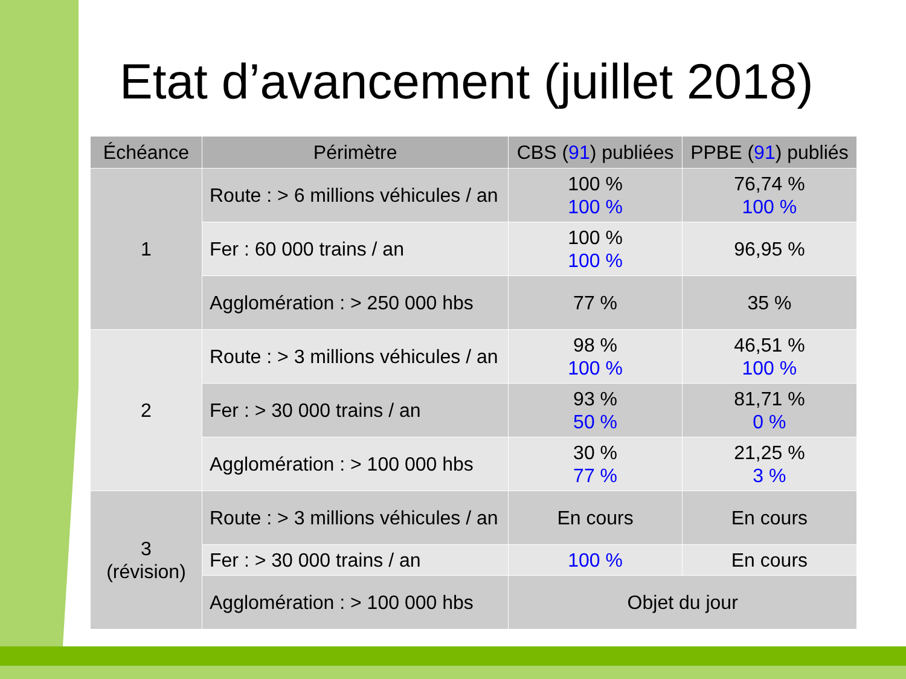Etat d’avancement (juillet 2018)
| Échéance | Périmètre | CBS ( 91 ) publiées | PPBE ( 91 ) publiés |
| --- | --- | --- | --- |
| 1 | Route : > 6 millions véhicules / an | 100 % 100 % | 76,74 % 100 % |
| | Fer : 60 000 trains / an | 100 % 100 % | 96,95 % |
| | Agglomération : > 250 000 hbs | 77 % | 35 % |
| 2 | Route : > 3 millions véhicules / an | 98 % 100 % | 46,51 % 100 % |
| | Fer : > 30 000 trains / an | 93 % 50 % | 81,71 % 0 % |
| | Agglomération : > 100 000 hbs | 30 % 77 % | 21,25 % 3 % |
| 3 (révision) | Route : > 3 millions véhicules / an | En cours | En cours |
| | Fer : > 30 000 trains / an | 100 % | En cours |
| | Agglomération : > 100 000 hbs | Objet du jour | |